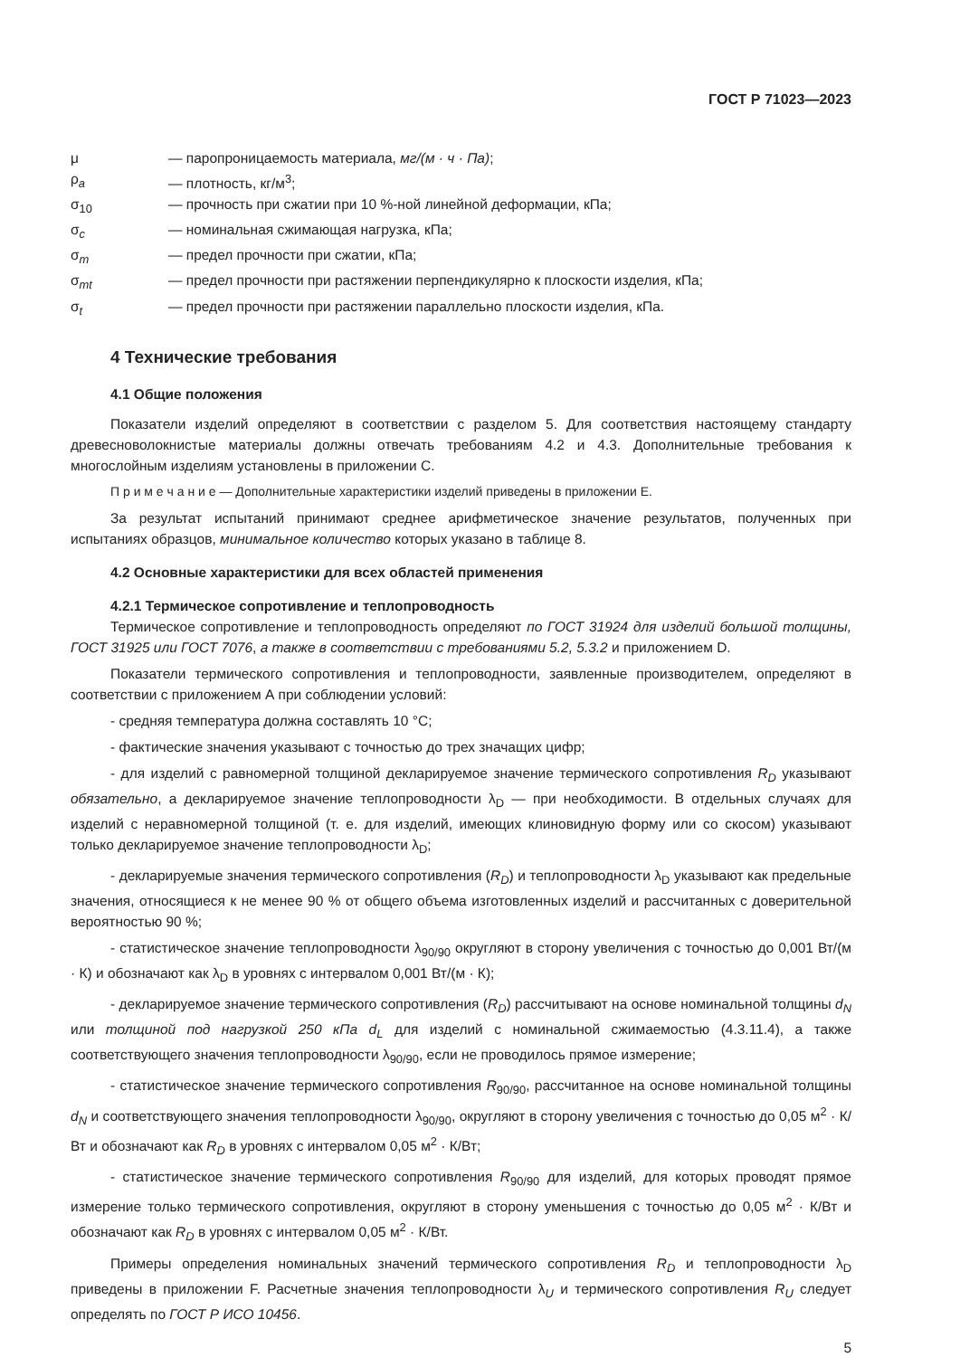ГОСТ Р 71023—2023
μ — паропроницаемость материала, мг/(м · ч · Па);
ρ<sub>a</sub> — плотность, кг/м<sup>3</sup>;
σ<sub>10</sub> — прочность при сжатии при 10 %-ной линейной деформации, кПа;
σ<sub>c</sub> — номинальная сжимающая нагрузка, кПа;
σ<sub>m</sub> — предел прочности при сжатии, кПа;
σ<sub>mt</sub> — предел прочности при растяжении перпендикулярно к плоскости изделия, кПа;
σ<sub>t</sub> — предел прочности при растяжении параллельно плоскости изделия, кПа.
4 Технические требования
4.1 Общие положения
Показатели изделий определяют в соответствии с разделом 5. Для соответствия настоящему стандарту древесноволокнистые материалы должны отвечать требованиям 4.2 и 4.3. Дополнительные требования к многослойным изделиям установлены в приложении С.
П р и м е ч а н и е — Дополнительные характеристики изделий приведены в приложении Е.
За результат испытаний принимают среднее арифметическое значение результатов, полученных при испытаниях образцов, минимальное количество которых указано в таблице 8.
4.2 Основные характеристики для всех областей применения
4.2.1 Термическое сопротивление и теплопроводность
Термическое сопротивление и теплопроводность определяют по ГОСТ 31924 для изделий большой толщины, ГОСТ 31925 или ГОСТ 7076, а также в соответствии с требованиями 5.2, 5.3.2 и приложением D.
Показатели термического сопротивления и теплопроводности, заявленные производителем, определяют в соответствии с приложением А при соблюдении условий:
- средняя температура должна составлять 10 °С;
- фактические значения указывают с точностью до трех значащих цифр;
- для изделий с равномерной толщиной декларируемое значение термического сопротивления R<sub>D</sub> указывают обязательно, а декларируемое значение теплопроводности λ<sub>D</sub> — при необходимости. В отдельных случаях для изделий с неравномерной толщиной (т. е. для изделий, имеющих клиновидную форму или со скосом) указывают только декларируемое значение теплопроводности λ<sub>D</sub>;
- декларируемые значения термического сопротивления (R<sub>D</sub>) и теплопроводности λ<sub>D</sub> указывают как предельные значения, относящиеся к не менее 90 % от общего объема изготовленных изделий и рассчитанных с доверительной вероятностью 90 %;
- статистическое значение теплопроводности λ<sub>90/90</sub> округляют в сторону увеличения с точностью до 0,001 Вт/(м · К) и обозначают как λ<sub>D</sub> в уровнях с интервалом 0,001 Вт/(м · К);
- декларируемое значение термического сопротивления (R<sub>D</sub>) рассчитывают на основе номинальной толщины d<sub>N</sub> или толщиной под нагрузкой 250 кПа d<sub>L</sub> для изделий с номинальной сжимаемостью (4.3.11.4), а также соответствующего значения теплопроводности λ<sub>90/90</sub>, если не проводилось прямое измерение;
- статистическое значение термического сопротивления R<sub>90/90</sub>, рассчитанное на основе номинальной толщины d<sub>N</sub> и соответствующего значения теплопроводности λ<sub>90/90</sub>, округляют в сторону увеличения с точностью до 0,05 м<sup>2</sup> · К/Вт и обозначают как R<sub>D</sub> в уровнях с интервалом 0,05 м<sup>2</sup> · К/Вт;
- статистическое значение термического сопротивления R<sub>90/90</sub> для изделий, для которых проводят прямое измерение только термического сопротивления, округляют в сторону уменьшения с точностью до 0,05 м<sup>2</sup> · К/Вт и обозначают как R<sub>D</sub> в уровнях с интервалом 0,05 м<sup>2</sup> · К/Вт.
Примеры определения номинальных значений термического сопротивления R<sub>D</sub> и теплопроводности λ<sub>D</sub> приведены в приложении F. Расчетные значения теплопроводности λ<sub>U</sub> и термического сопротивления R<sub>U</sub> следует определять по ГОСТ Р ИСО 10456.
5